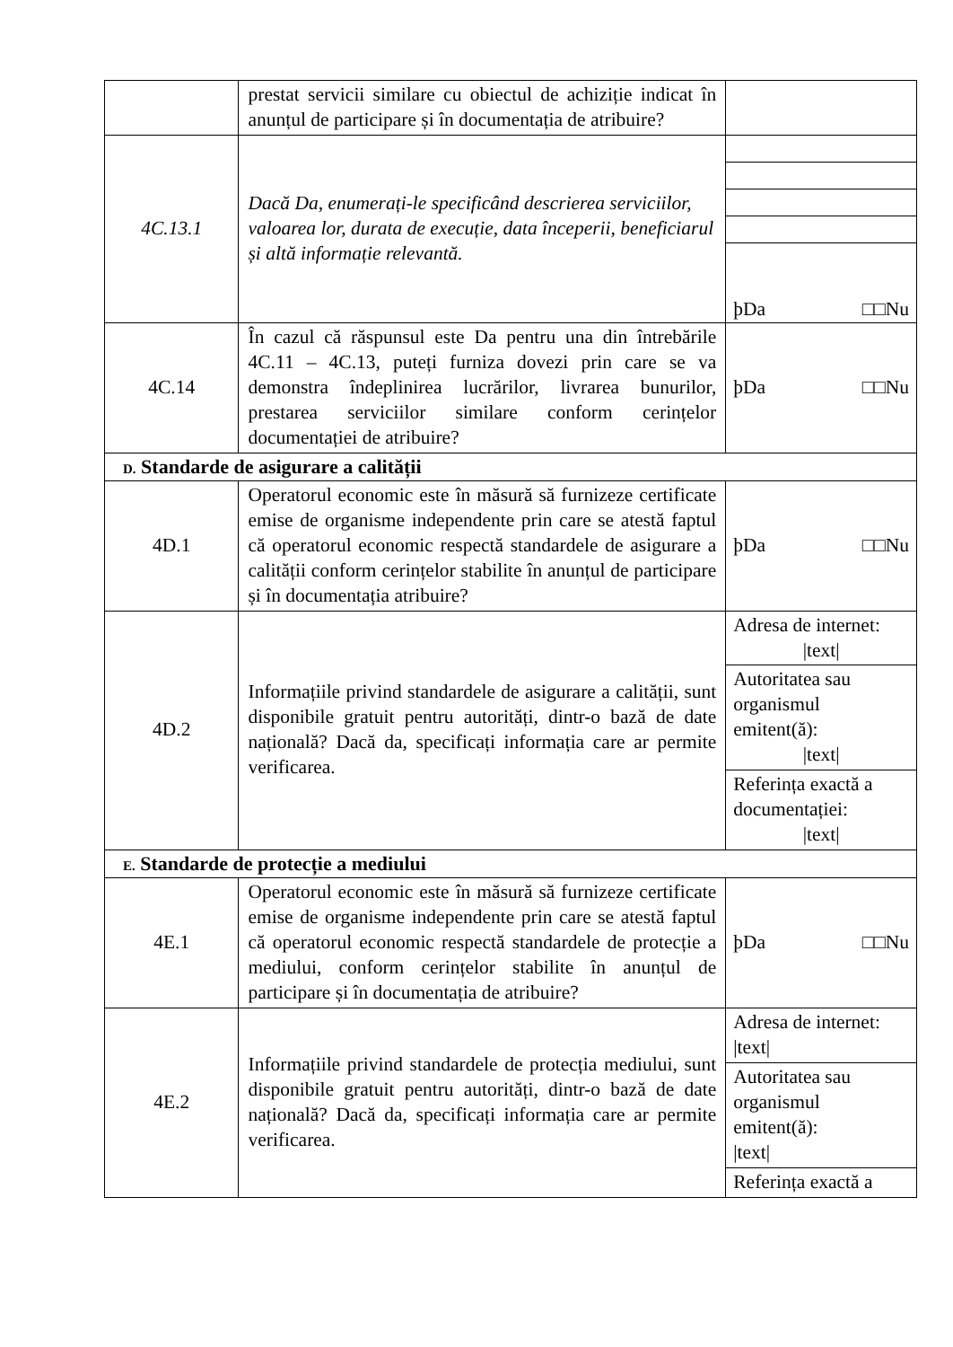| | prestat servicii similare cu obiectul de achiziție indicat în anunțul de participare și în documentația de atribuire? | |
| 4C.13.1 | Dacă Da, enumerați-le specificând descrierea serviciilor, valoarea lor, durata de execuție, data începerii, beneficiarul și altă informație relevantă. | þDa □□Nu |
| 4C.14 | În cazul că răspunsul este Da pentru una din întrebările 4C.11 – 4C.13, puteți furniza dovezi prin care se va demonstra îndeplinirea lucrărilor, livrarea bunurilor, prestarea serviciilor similare conform cerințelor documentației de atribuire? | þDa □□Nu |
| D. Standarde de asigurare a calității | | |
| 4D.1 | Operatorul economic este în măsură să furnizeze certificate emise de organisme independente prin care se atestă faptul că operatorul economic respectă standardele de asigurare a calității conform cerințelor stabilite în anunțul de participare și în documentația atribuire? | þDa □□Nu |
| 4D.2 | Informațiile privind standardele de asigurare a calității, sunt disponibile gratuit pentru autorități, dintr-o bază de date națională? Dacă da, specificați informația care ar permite verificarea. | Adresa de internet: /text/ Autoritatea sau organismul emitent(ă): /text/ Referința exactă a documentației: /text/ |
| E. Standarde de protecție a mediului | | |
| 4E.1 | Operatorul economic este în măsură să furnizeze certificate emise de organisme independente prin care se atestă faptul că operatorul economic respectă standardele de protecție a mediului, conform cerințelor stabilite în anunțul de participare și în documentația de atribuire? | þDa □□Nu |
| 4E.2 | Informațiile privind standardele de protecția mediului, sunt disponibile gratuit pentru autorități, dintr-o bază de date națională? Dacă da, specificați informația care ar permite verificarea. | Adresa de internet: /text/ Autoritatea sau organismul emitent(ă): /text/ Referința exactă a |